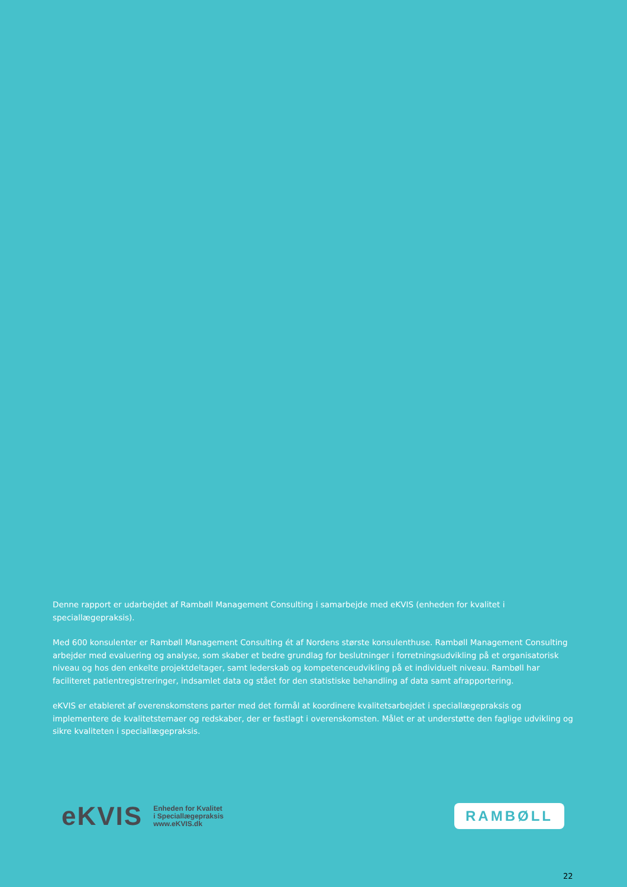Denne rapport er udarbejdet af Rambøll Management Consulting i samarbejde med eKVIS (enheden for kvalitet i speciallægepraksis).
Med 600 konsulenter er Rambøll Management Consulting ét af Nordens største konsulenthuse. Rambøll Management Consulting arbejder med evaluering og analyse, som skaber et bedre grundlag for beslutninger i forretningsudvikling på et organisatorisk niveau og hos den enkelte projektdeltager, samt lederskab og kompetenceudvikling på et individuelt niveau. Rambøll har faciliteret patientregistreringer, indsamlet data og stået for den statistiske behandling af data samt afrapportering.
eKVIS er etableret af overenskomstens parter med det formål at koordinere kvalitetsarbejdet i speciallægepraksis og implementere de kvalitetstemaer og redskaber, der er fastlagt i overenskomsten. Målet er at understøtte den faglige udvikling og sikre kvaliteten i speciallægepraksis.
eKVIS Enheden for Kvalitet
i Speciallægepraksis
www.eKVIS.dk
RAMBØLL
22